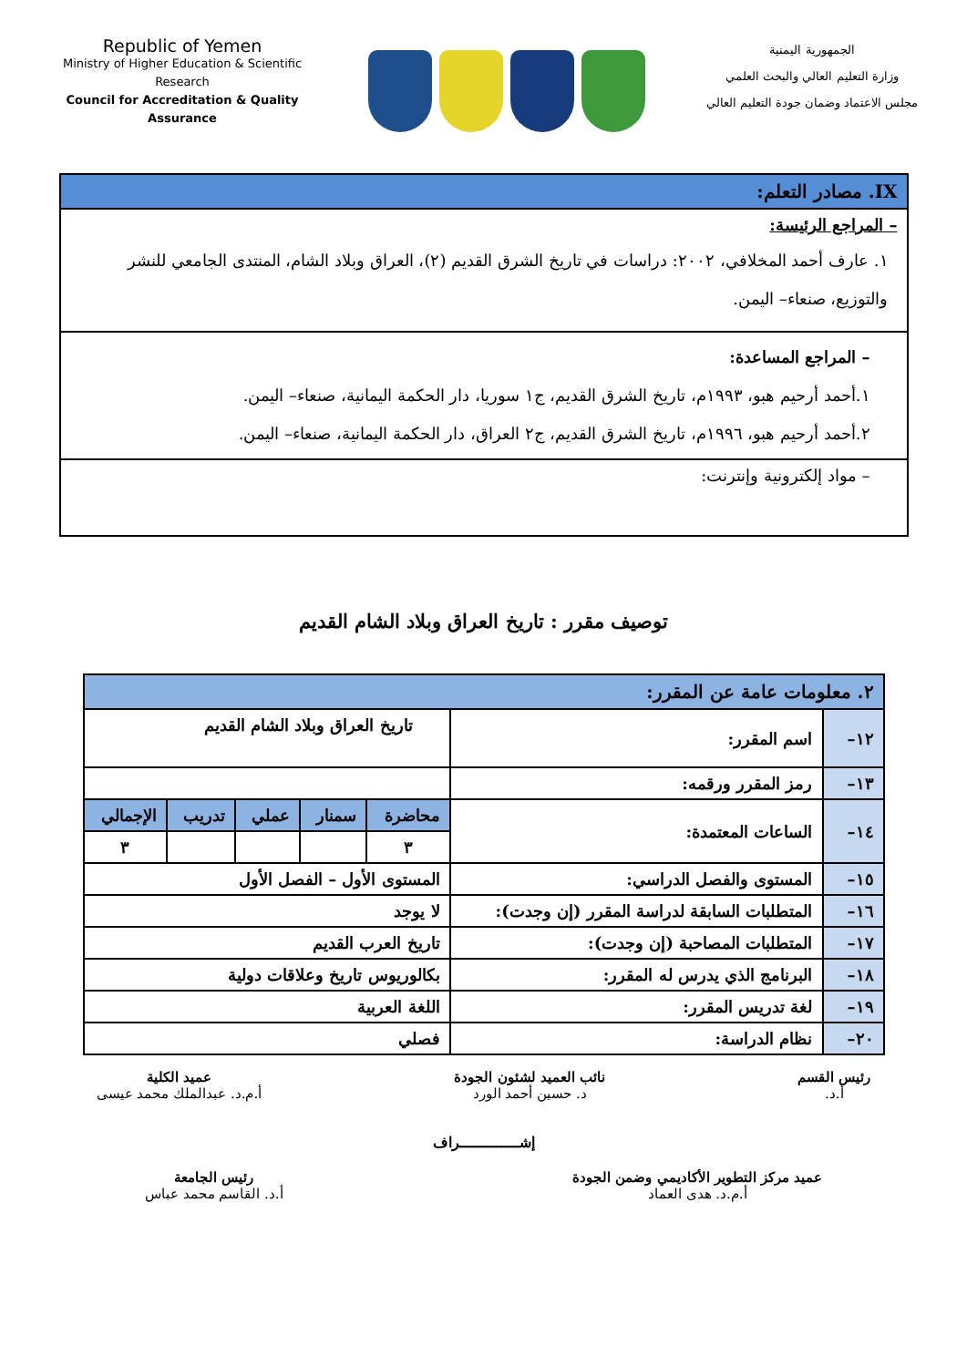Republic of Yemen
Ministry of Higher Education & Scientific Research
Council for Accreditation & Quality Assurance
الجمهورية اليمنية
وزارة التعليم العالي والبحث العلمي
مجلس الاعتماد وضمان جودة التعليم العالي
| IX. مصادر التعلم: |
| – المراجع الرئيسة: ١. عارف أحمد المخلافي، ٢٠٠٢: دراسات في تاريخ الشرق القديم (٢)، العراق وبلاد الشام، المنتدى الجامعي للنشر والتوزيع، صنعاء– اليمن. |
| – المراجع المساعدة: ١.أحمد أرحيم هبو، ١٩٩٣م، تاريخ الشرق القديم، ج١ سوريا، دار الحكمة اليمانية، صنعاء– اليمن. ٢.أحمد أرحيم هبو، ١٩٩٦م، تاريخ الشرق القديم، ج٢ العراق، دار الحكمة اليمانية، صنعاء– اليمن. |
| – مواد إلكترونية وإنترنت: |
توصيف مقرر : تاريخ العراق وبلاد الشام القديم
| ٢. معلومات عامة عن المقرر: | | | | | | |
| ١٢– | اسم المقرر: | تاريخ العراق وبلاد الشام القديم | | | | |
| ١٣– | رمز المقرر ورقمه: | | | | | |
| ١٤– | الساعات المعتمدة: | محاضرة | سمنار | عملي | تدريب | الإجمالي |
| | | ٣ | | | | ٣ |
| ١٥– | المستوى والفصل الدراسي: | المستوى الأول – الفصل الأول | | | | |
| ١٦– | المتطلبات السابقة لدراسة المقرر (إن وجدت): | لا يوجد | | | | |
| ١٧– | المتطلبات المصاحبة (إن وجدت): | تاريخ العرب القديم | | | | |
| ١٨– | البرنامج الذي يدرس له المقرر: | بكالوريوس تاريخ وعلاقات دولية | | | | |
| ١٩– | لغة تدريس المقرر: | اللغة العربية | | | | |
| ٢٠– | نظام الدراسة: | فصلي | | | | |
رئيس القسم
أ.د.
نائب العميد لشئون الجودة
د. حسين أحمد الورد
عميد الكلية
أ.م.د. عبدالملك محمد عيسى
إشـــــــــــــراف
عميد مركز التطوير الأكاديمي وضمن الجودة
أ.م.د. هدى العماد
رئيس الجامعة
أ.د. القاسم محمد عباس